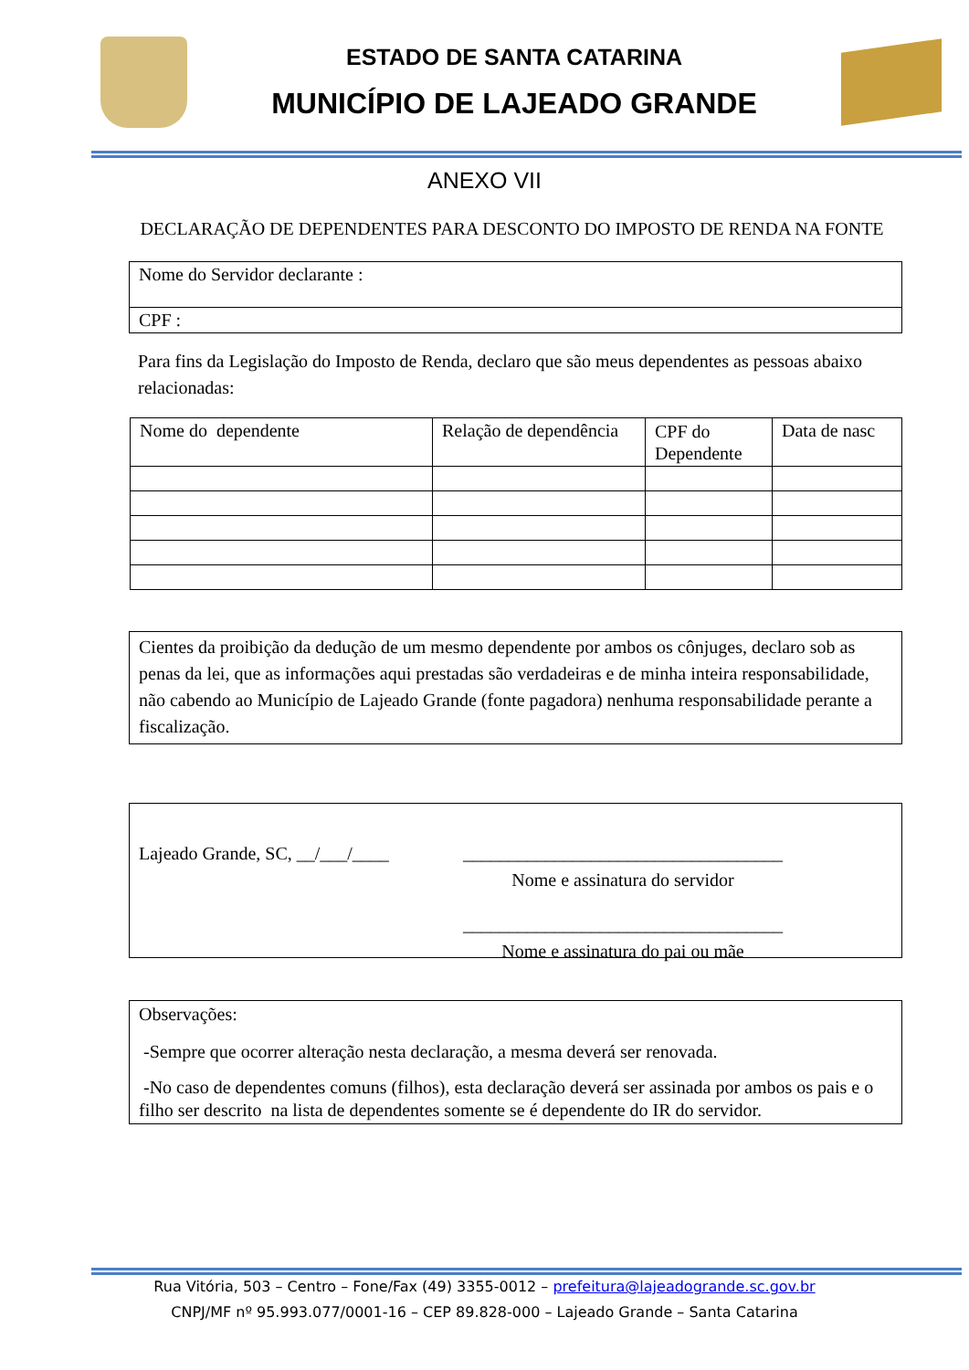ESTADO DE SANTA CATARINA
MUNICÍPIO DE LAJEADO GRANDE
ANEXO VII
DECLARAÇÃO DE DEPENDENTES PARA DESCONTO DO IMPOSTO DE RENDA NA FONTE
| Nome do Servidor declarante : |
| CPF : |
Para fins da Legislação do Imposto de Renda, declaro que são meus dependentes as pessoas abaixo relacionadas:
| Nome do dependente | Relação de dependência | CPF do Dependente | Data de nasc |
Cientes da proibição da dedução de um mesmo dependente por ambos os cônjuges, declaro sob as penas da lei, que as informações aqui prestadas são verdadeiras e de minha inteira responsabilidade, não cabendo ao Município de Lajeado Grande (fonte pagadora) nenhuma responsabilidade perante a fiscalização.
Lajeado Grande, SC, __/___/____
___________________________________
Nome e assinatura do servidor
___________________________________
Nome e assinatura do pai ou mãe
Observações:
-Sempre que ocorrer alteração nesta declaração, a mesma deverá ser renovada.
-No caso de dependentes comuns (filhos), esta declaração deverá ser assinada por ambos os pais e o filho ser descrito na lista de dependentes somente se é dependente do IR do servidor.
Rua Vitória, 503 – Centro – Fone/Fax (49) 3355-0012 – prefeitura@lajeadogrande.sc.gov.br
CNPJ/MF nº 95.993.077/0001-16 – CEP 89.828-000 – Lajeado Grande – Santa Catarina